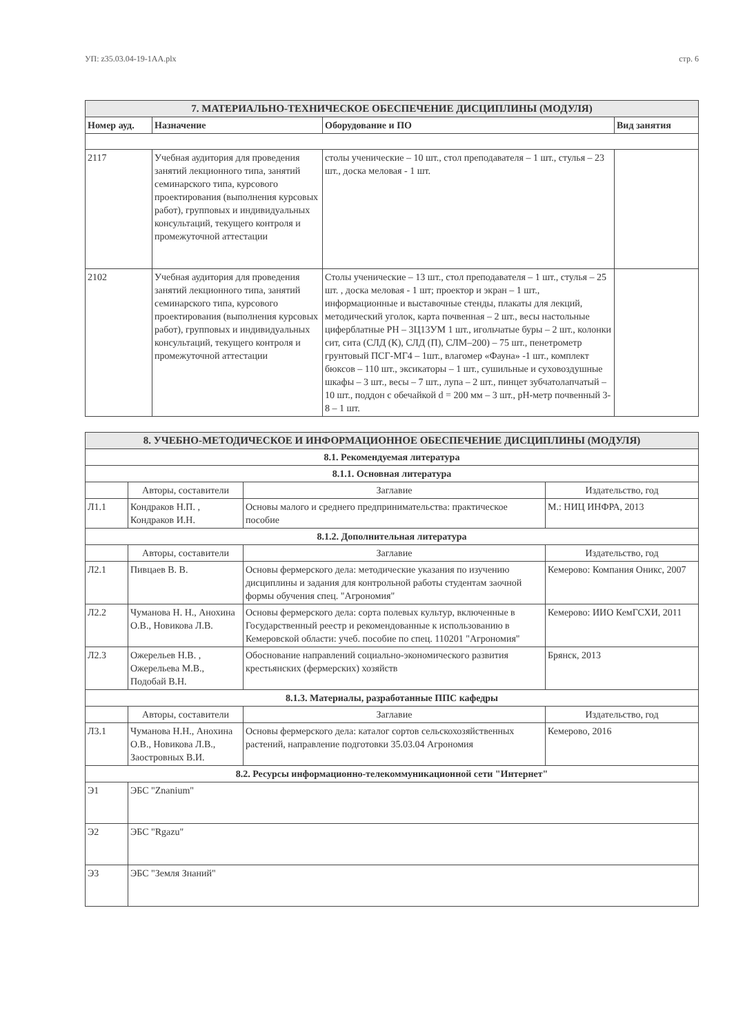УП: z35.03.04-19-1АА.plx стр. 6
| 7. МАТЕРИАЛЬНО-ТЕХНИЧЕСКОЕ ОБЕСПЕЧЕНИЕ ДИСЦИПЛИНЫ (МОДУЛЯ) | | | |
| Номер ауд. | Назначение | Оборудование и ПО | Вид занятия |
| 2117 | Учебная аудитория для проведения занятий лекционного типа, занятий семинарского типа, курсового проектирования (выполнения курсовых работ), групповых и индивидуальных консультаций, текущего контроля и промежуточной аттестации | столы ученические – 10 шт., стол преподавателя – 1 шт., стулья – 23 шт., доска меловая - 1 шт. | |
| 2102 | Учебная аудитория для проведения занятий лекционного типа, занятий семинарского типа, курсового проектирования (выполнения курсовых работ), групповых и индивидуальных консультаций, текущего контроля и промежуточной аттестации | Столы ученические – 13 шт., стол преподавателя – 1 шт., стулья – 25 шт. , доска меловая - 1 шт; проектор и экран – 1 шт., информационные и выставочные стенды, плакаты для лекций, методический уголок, карта почвенная – 2 шт., весы настольные циферблатные РН – 3Ц13УМ 1 шт., игольчатые буры – 2 шт., колонки сит, сита (СЛД (К), СЛД (П), СЛМ–200) – 75 шт., пенетрометр грунтовый ПСГ-МГ4 – 1шт., влагомер «Фауна» -1 шт., комплект бюксов – 110 шт., эксикаторы – 1 шт., сушильные и суховоздушные шкафы – 3 шт., весы – 7 шт., лупа – 2 шт., пинцет зубчатолапчатый – 10 шт., поддон с обечайкой d = 200 мм – 3 шт., pH-метр почвенный 3-8 – 1 шт. | |
| 8. УЧЕБНО-МЕТОДИЧЕСКОЕ И ИНФОРМАЦИОННОЕ ОБЕСПЕЧЕНИЕ ДИСЦИПЛИНЫ (МОДУЛЯ) | | | |
| 8.1. Рекомендуемая литература | | | |
| 8.1.1. Основная литература | | | |
| | Авторы, составители | Заглавие | Издательство, год |
| Л1.1 | Кондраков Н.П. , Кондраков И.Н. | Основы малого и среднего предпринимательства: практическое пособие | М.: НИЦ ИНФРА, 2013 |
| 8.1.2. Дополнительная литература | | | |
| | Авторы, составители | Заглавие | Издательство, год |
| Л2.1 | Пивцаев В. В. | Основы фермерского дела: методические указания по изучению дисциплины и задания для контрольной работы студентам заочной формы обучения спец. "Агрономия" | Кемерово: Компания Оникс, 2007 |
| Л2.2 | Чуманова Н. Н., Анохина О.В., Новикова Л.В. | Основы фермерского дела: сорта полевых культур, включенные в Государственный реестр и рекомендованные к использованию в Кемеровской области: учеб. пособие по спец. 110201 "Агрономия" | Кемерово: ИИО КемГСХИ, 2011 |
| Л2.3 | Ожерельев Н.В. , Ожерельева М.В., Подобай В.Н. | Обоснование направлений социально-экономического развития крестьянских (фермерских) хозяйств | Брянск, 2013 |
| 8.1.3. Материалы, разработанные ППС кафедры | | | |
| | Авторы, составители | Заглавие | Издательство, год |
| Л3.1 | Чуманова Н.Н., Анохина О.В., Новикова Л.В., Заостровных В.И. | Основы фермерского дела: каталог сортов сельскохозяйственных растений, направление подготовки 35.03.04 Агрономия | Кемерово, 2016 |
| 8.2. Ресурсы информационно-телекоммуникационной сети "Интернет" | | | |
| Э1 | ЭБС "Znanium" | | |
| Э2 | ЭБС "Rgazu" | | |
| Э3 | ЭБС "Земля Знаний" | | |